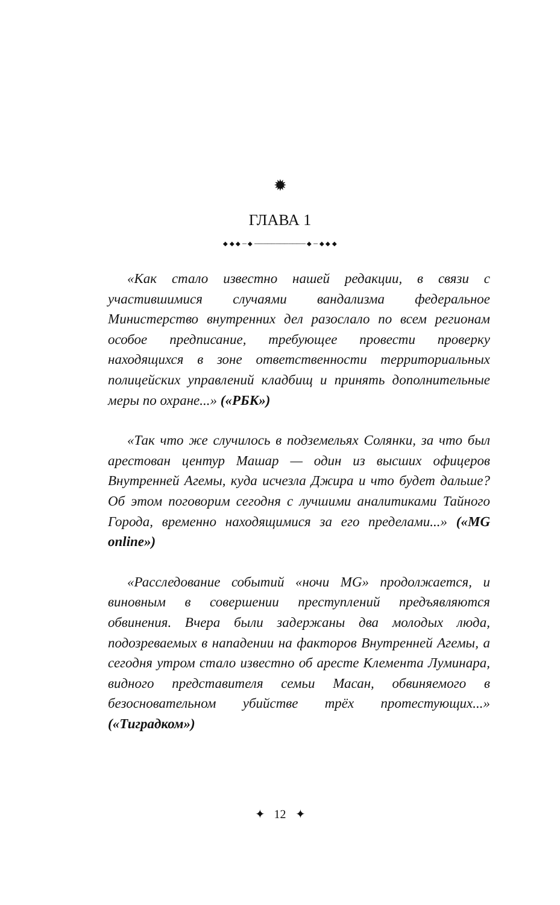✹
ГЛАВА 1
◆ ◆ ◆ ─ ◆ ──────────── ◆ ─ ◆ ◆ ◆
«Как стало известно нашей редакции, в связи с участившимися случаями вандализма федеральное Министерство внутренних дел разослало по всем регионам особое предписание, требующее провести проверку находящихся в зоне ответственности территориальных полицейских управлений кладбищ и принять дополнительные меры по охране...» («РБК»)
«Так что же случилось в подземельях Солянки, за что был арестован центур Машар — один из высших офицеров Внутренней Агемы, куда исчезла Джира и что будет дальше? Об этом поговорим сегодня с лучшими аналитиками Тайного Города, временно находящимися за его пределами...» («MG online»)
«Расследование событий «ночи MG» продолжается, и виновным в совершении преступлений предъявляются обвинения. Вчера были задержаны два молодых люда, подозреваемых в нападении на факторов Внутренней Агемы, а сегодня утром стало известно об аресте Клемента Луминара, видного представителя семьи Масан, обвиняемого в безосновательном убийстве трёх протестующих...» («Тиградком»)
✦ 12 ✦